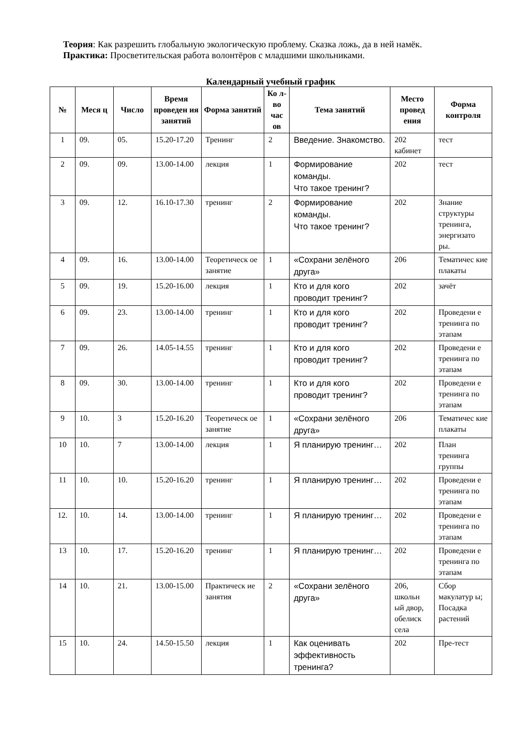Теория: Как разрешить глобальную экологическую проблему. Сказка ложь, да в ней намёк.
Практика: Просветительская работа волонтёров с младшими школьниками.
Календарный учебный график
| № | Меся ц | Число | Время проведен ия занятий | Форма занятий | Ко л-во час ов | Тема занятий | Место провед ения | Форма контроля |
| --- | --- | --- | --- | --- | --- | --- | --- | --- |
| 1 | 09. | 05. | 15.20-17.20 | Тренинг | 2 | Введение. Знакомство. | 202 кабинет | тест |
| 2 | 09. | 09. | 13.00-14.00 | лекция | 1 | Формирование команды. Что такое тренинг? | 202 | тест |
| 3 | 09. | 12. | 16.10-17.30 | тренинг | 2 | Формирование команды. Что такое тренинг? | 202 | Знание структуры тренинга, энергизато ры. |
| 4 | 09. | 16. | 13.00-14.00 | Теоретическ ое занятие | 1 | «Сохрани зелёного друга» | 206 | Тематичес кие плакаты |
| 5 | 09. | 19. | 15.20-16.00 | лекция | 1 | Кто и для кого проводит тренинг? | 202 | зачёт |
| 6 | 09. | 23. | 13.00-14.00 | тренинг | 1 | Кто и для кого проводит тренинг? | 202 | Проведени е тренинга по этапам |
| 7 | 09. | 26. | 14.05-14.55 | тренинг | 1 | Кто и для кого проводит тренинг? | 202 | Проведени е тренинга по этапам |
| 8 | 09. | 30. | 13.00-14.00 | тренинг | 1 | Кто и для кого проводит тренинг? | 202 | Проведени е тренинга по этапам |
| 9 | 10. | 3 | 15.20-16.20 | Теоретическ ое занятие | 1 | «Сохрани зелёного друга» | 206 | Тематичес кие плакаты |
| 10 | 10. | 7 | 13.00-14.00 | лекция | 1 | Я планирую тренинг… | 202 | План тренинга группы |
| 11 | 10. | 10. | 15.20-16.20 | тренинг | 1 | Я планирую тренинг… | 202 | Проведени е тренинга по этапам |
| 12. | 10. | 14. | 13.00-14.00 | тренинг | 1 | Я планирую тренинг… | 202 | Проведени е тренинга по этапам |
| 13 | 10. | 17. | 15.20-16.20 | тренинг | 1 | Я планирую тренинг… | 202 | Проведени е тренинга по этапам |
| 14 | 10. | 21. | 13.00-15.00 | Практическ ие занятия | 2 | «Сохрани зелёного друга» | 206, школьн ый двор, обелиск села | Сбор макулатур ы; Посадка растений |
| 15 | 10. | 24. | 14.50-15.50 | лекция | 1 | Как оценивать эффективность тренинга? | 202 | Пре-тест |